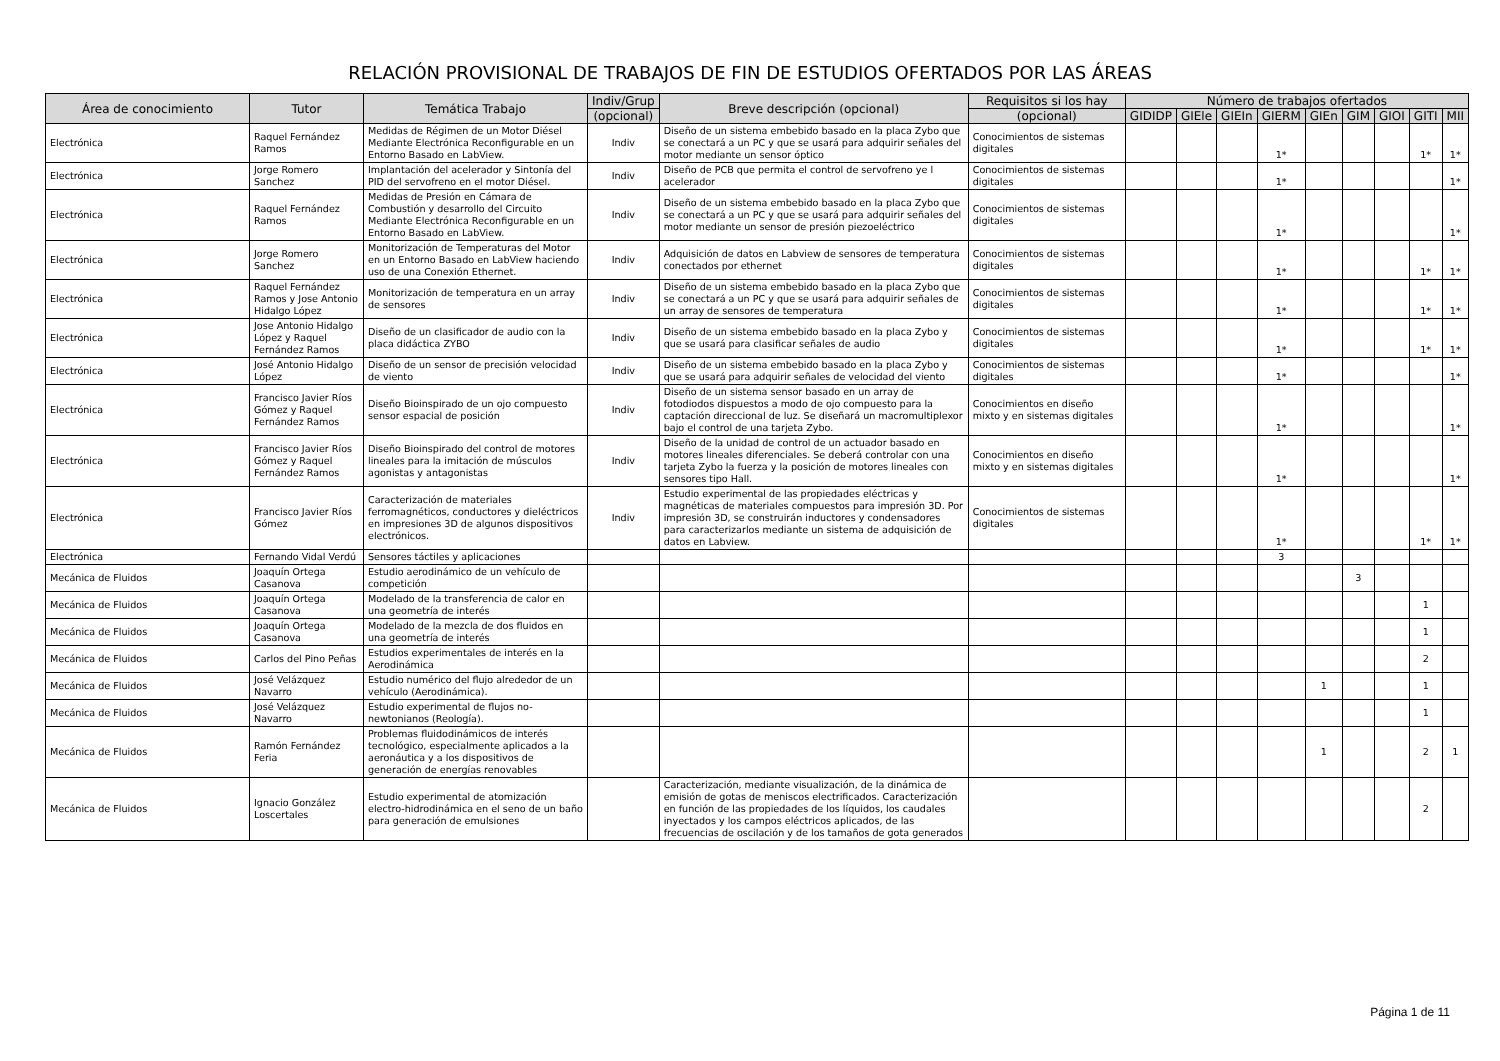RELACIÓN PROVISIONAL DE TRABAJOS DE FIN DE ESTUDIOS OFERTADOS POR LAS ÁREAS
| Área de conocimiento | Tutor | Temática Trabajo | Indiv/Grup | Breve descripción (opcional) | Requisitos si los hay | Número de trabajos ofertados | | | | | | | | |
| --- | --- | --- | --- | --- | --- | --- | --- | --- | --- | --- | --- | --- | --- | --- |
| | | | (opcional) | | (opcional) | GIDIDP | GIEle | GIEIn | GIERM | GIEn | GIM | GIOI | GITI | MII |
| Electrónica | Raquel Fernández Ramos | Medidas de Régimen de un Motor Diésel Mediante Electrónica Reconfigurable en un Entorno Basado en LabView. | Indiv | Diseño de un sistema embebido basado en la placa Zybo que se conectará a un PC y que se usará para adquirir señales del motor mediante un sensor óptico | Conocimientos de sistemas digitales | | | | 1* | | | | 1* | 1* |
| Electrónica | Jorge Romero Sanchez | Implantación del acelerador y Sintonía del PID del servofreno en el motor Diésel. | Indiv | Diseño de PCB que permita el control de servofreno ye l acelerador | Conocimientos de sistemas digitales | | | | 1* | | | | | 1* |
| Electrónica | Raquel Fernández Ramos | Medidas de Presión en Cámara de Combustión y desarrollo del Circuito Mediante Electrónica Reconfigurable en un Entorno Basado en LabView. | Indiv | Diseño de un sistema embebido basado en la placa Zybo que se conectará a un PC y que se usará para adquirir señales del motor mediante un sensor de presión piezoeléctrico | Conocimientos de sistemas digitales | | | | 1* | | | | | 1* |
| Electrónica | Jorge Romero Sanchez | Monitorización de Temperaturas del Motor en un Entorno Basado en LabView haciendo uso de una Conexión Ethernet. | Indiv | Adquisición de datos en Labview de sensores de temperatura conectados por ethernet | Conocimientos de sistemas digitales | | | | 1* | | | | 1* | 1* |
| Electrónica | Raquel Fernández Ramos y Jose Antonio Hidalgo López | Monitorización de temperatura en un array de sensores | Indiv | Diseño de un sistema embebido basado en la placa Zybo que se conectará a un PC y que se usará para adquirir señales de un array de sensores de temperatura | Conocimientos de sistemas digitales | | | | 1* | | | | 1* | 1* |
| Electrónica | Jose Antonio Hidalgo López y Raquel Fernández Ramos | Diseño de un clasificador de audio con la placa didáctica ZYBO | Indiv | Diseño de un sistema embebido basado en la placa Zybo y que se usará para clasificar señales de audio | Conocimientos de sistemas digitales | | | | 1* | | | | 1* | 1* |
| Electrónica | José Antonio Hidalgo López | Diseño de un sensor de precisión velocidad de viento | Indiv | Diseño de un sistema embebido basado en la placa Zybo y que se usará para adquirir señales de velocidad del viento | Conocimientos de sistemas digitales | | | | 1* | | | | | 1* |
| Electrónica | Francisco Javier Ríos Gómez y Raquel Fernández Ramos | Diseño Bioinspirado de un ojo compuesto sensor espacial de posición | Indiv | Diseño de un sistema sensor basado en un array de fotodiodos dispuestos a modo de ojo compuesto para la captación direccional de luz. Se diseñará un macromultiplexor bajo el control de una tarjeta Zybo. | Conocimientos en diseño mixto y en sistemas digitales | | | | 1* | | | | | 1* |
| Electrónica | Francisco Javier Ríos Gómez y Raquel Fernández Ramos | Diseño Bioinspirado del control de motores lineales para la imitación de músculos agonistas y antagonistas | Indiv | Diseño de la unidad de control de un actuador basado en motores lineales diferenciales. Se deberá controlar con una tarjeta Zybo la fuerza y la posición de motores lineales con sensores tipo Hall. | Conocimientos en diseño mixto y en sistemas digitales | | | | 1* | | | | | 1* |
| Electrónica | Francisco Javier Ríos Gómez | Caracterización de materiales ferromagnéticos, conductores y dieléctricos en impresiones 3D de algunos dispositivos electrónicos. | Indiv | Estudio experimental de las propiedades eléctricas y magnéticas de materiales compuestos para impresión 3D. Por impresión 3D, se construirán inductores y condensadores para caracterizarlos mediante un sistema de adquisición de datos en Labview. | Conocimientos de sistemas digitales | | | | 1* | | | | 1* | 1* |
| Electrónica | Fernando Vidal Verdú | Sensores táctiles y aplicaciones | | | | | | | 3 | | | | | |
| Mecánica de Fluidos | Joaquín Ortega Casanova | Estudio aerodinámico de un vehículo de competición | | | | | | | | | 3 | | | |
| Mecánica de Fluidos | Joaquín Ortega Casanova | Modelado de la transferencia de calor en una geometría de interés | | | | | | | | | | | 1 | |
| Mecánica de Fluidos | Joaquín Ortega Casanova | Modelado de la mezcla de dos fluidos en una geometría de interés | | | | | | | | | | | 1 | |
| Mecánica de Fluidos | Carlos del Pino Peñas | Estudios experimentales de interés en la Aerodinámica | | | | | | | | | | | 2 | |
| Mecánica de Fluidos | José Velázquez Navarro | Estudio numérico del flujo alrededor de un vehículo (Aerodinámica). | | | | | | | | 1 | | | 1 | |
| Mecánica de Fluidos | José Velázquez Navarro | Estudio experimental de flujos no-newtonianos (Reología). | | | | | | | | | | | 1 | |
| Mecánica de Fluidos | Ramón Fernández Feria | Problemas fluidodinámicos de interés tecnológico, especialmente aplicados a la aeronáutica y a los dispositivos de generación de energías renovables | | | | | | | | 1 | | | 2 | 1 |
| Mecánica de Fluidos | Ignacio González Loscertales | Estudio experimental de atomización electro-hidrodinámica en el seno de un baño para generación de emulsiones | | Caracterización, mediante visualización, de la dinámica de emisión de gotas de meniscos electrificados. Caracterización en función de las propiedades de los líquidos, los caudales inyectados y los campos eléctricos aplicados, de las frecuencias de oscilación y de los tamaños de gota generados | | | | | | | | | 2 | |
Página 1 de 11